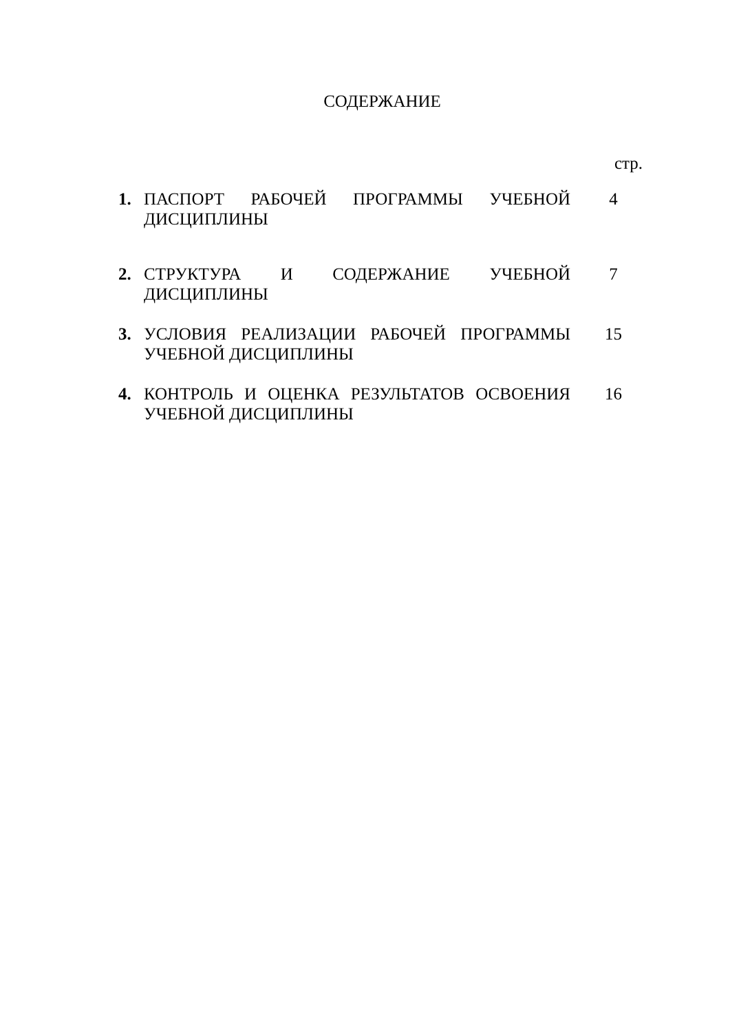СОДЕРЖАНИЕ
| | | стр. |
| 1. | ПАСПОРТ РАБОЧЕЙ ПРОГРАММЫ УЧЕБНОЙ ДИСЦИПЛИНЫ | 4 |
| 2. | СТРУКТУРА И СОДЕРЖАНИЕ УЧЕБНОЙ ДИСЦИПЛИНЫ | 7 |
| 3. | УСЛОВИЯ РЕАЛИЗАЦИИ РАБОЧЕЙ ПРОГРАММЫ УЧЕБНОЙ ДИСЦИПЛИНЫ | 15 |
| 4. | КОНТРОЛЬ И ОЦЕНКА РЕЗУЛЬТАТОВ ОСВОЕНИЯ УЧЕБНОЙ ДИСЦИПЛИНЫ | 16 |